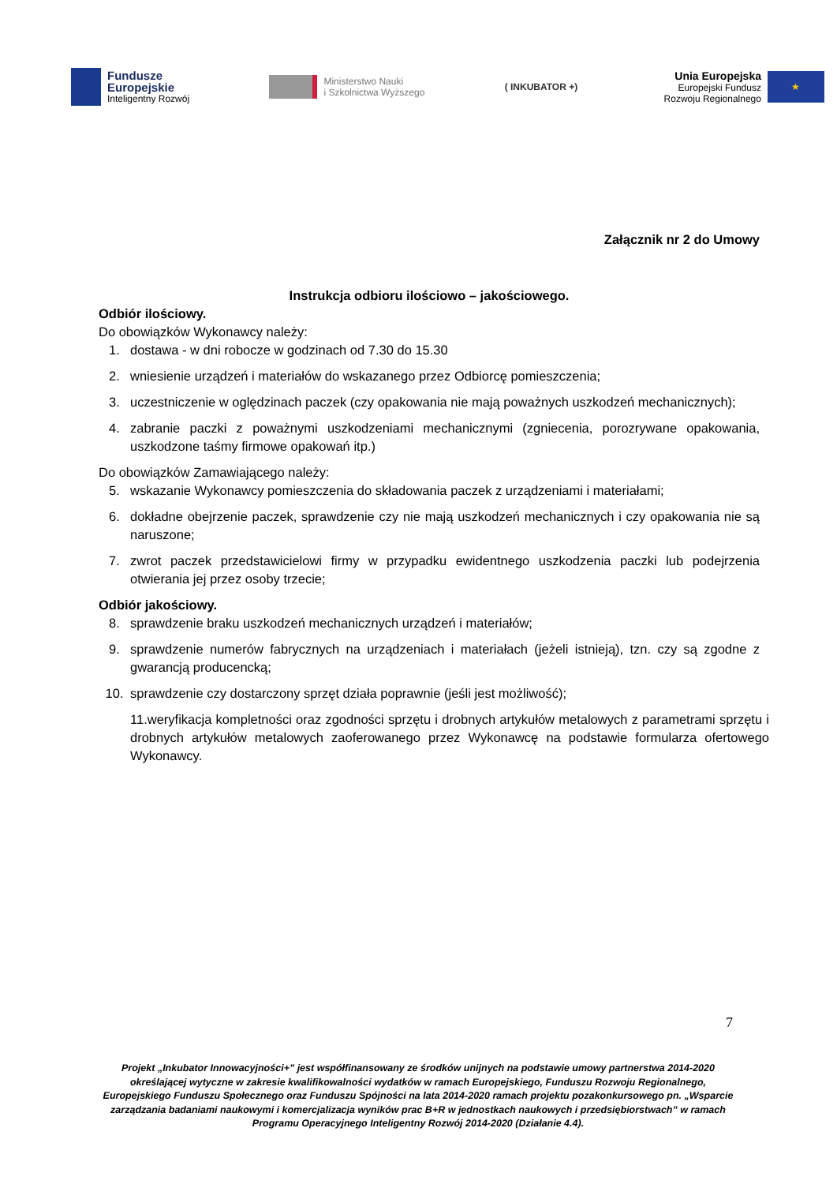Fundusze
Europejskie
Inteligentny Rozwój
Ministerstwo Nauki
i Szkolnictwa Wyższego
( INKUBATOR +)
Unia Europejska
Europejski Fundusz
Rozwoju Regionalnego
★
Załącznik nr 2 do Umowy
Instrukcja odbioru ilościowo – jakościowego.
Odbiór ilościowy.
Do obowiązków Wykonawcy należy:
1. dostawa - w dni robocze w godzinach od 7.30 do 15.30
2. wniesienie urządzeń i materiałów do wskazanego przez Odbiorcę pomieszczenia;
3. uczestniczenie w oględzinach paczek (czy opakowania nie mają poważnych uszkodzeń mechanicznych);
4. zabranie paczki z poważnymi uszkodzeniami mechanicznymi (zgniecenia, porozrywane opakowania, uszkodzone taśmy firmowe opakowań itp.)
Do obowiązków Zamawiającego należy:
5. wskazanie Wykonawcy pomieszczenia do składowania paczek z urządzeniami i materiałami;
6. dokładne obejrzenie paczek, sprawdzenie czy nie mają uszkodzeń mechanicznych i czy opakowania nie są naruszone;
7. zwrot paczek przedstawicielowi firmy w przypadku ewidentnego uszkodzenia paczki lub podejrzenia otwierania jej przez osoby trzecie;
Odbiór jakościowy.
8. sprawdzenie braku uszkodzeń mechanicznych urządzeń i materiałów;
9. sprawdzenie numerów fabrycznych na urządzeniach i materiałach (jeżeli istnieją), tzn. czy są zgodne z gwarancją producencką;
10. sprawdzenie czy dostarczony sprzęt działa poprawnie (jeśli jest możliwość);
11.weryfikacja kompletności oraz zgodności sprzętu i drobnych artykułów metalowych z parametrami sprzętu i drobnych artykułów metalowych zaoferowanego przez Wykonawcę na podstawie formularza ofertowego Wykonawcy.
7
Projekt „Inkubator Innowacyjności+” jest współfinansowany ze środków unijnych na podstawie umowy partnerstwa 2014-2020 określającej wytyczne w zakresie kwalifikowalności wydatków w ramach Europejskiego, Funduszu Rozwoju Regionalnego, Europejskiego Funduszu Społecznego oraz Funduszu Spójności na lata 2014-2020 ramach projektu pozakonkursowego pn. „Wsparcie zarządzania badaniami naukowymi i komercjalizacja wyników prac B+R w jednostkach naukowych i przedsiębiorstwach” w ramach Programu Operacyjnego Inteligentny Rozwój 2014-2020 (Działanie 4.4).